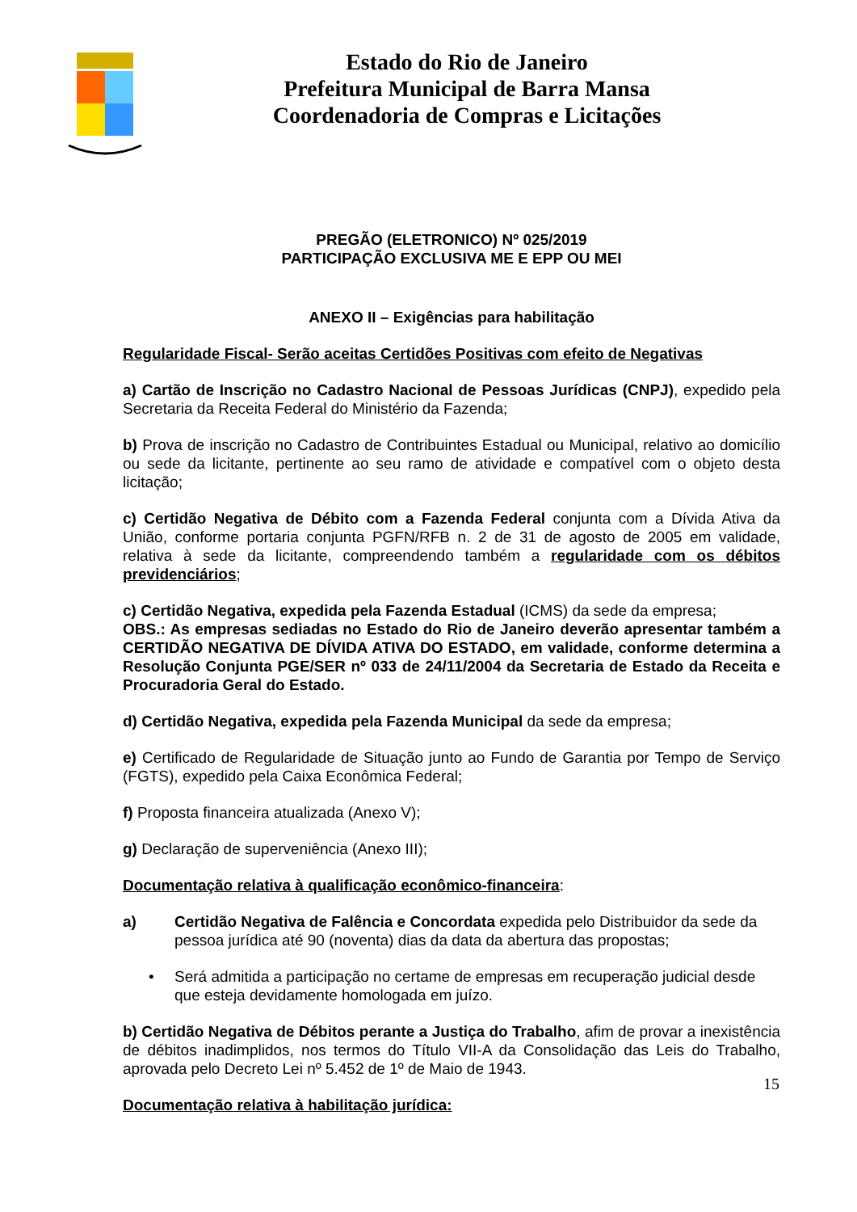Estado do Rio de Janeiro
Prefeitura Municipal de Barra Mansa
Coordenadoria de Compras e Licitações
PREGÃO (ELETRONICO) Nº 025/2019
PARTICIPAÇÃO EXCLUSIVA ME E EPP OU MEI
ANEXO II – Exigências para habilitação
Regularidade Fiscal- Serão aceitas Certidões Positivas com efeito de Negativas
a) Cartão de Inscrição no Cadastro Nacional de Pessoas Jurídicas (CNPJ), expedido pela Secretaria da Receita Federal do Ministério da Fazenda;
b) Prova de inscrição no Cadastro de Contribuintes Estadual ou Municipal, relativo ao domicílio ou sede da licitante, pertinente ao seu ramo de atividade e compatível com o objeto desta licitação;
c) Certidão Negativa de Débito com a Fazenda Federal conjunta com a Dívida Ativa da União, conforme portaria conjunta PGFN/RFB n. 2 de 31 de agosto de 2005 em validade, relativa à sede da licitante, compreendendo também a regularidade com os débitos previdenciários;
c) Certidão Negativa, expedida pela Fazenda Estadual (ICMS) da sede da empresa;
OBS.: As empresas sediadas no Estado do Rio de Janeiro deverão apresentar também a CERTIDÃO NEGATIVA DE DÍVIDA ATIVA DO ESTADO, em validade, conforme determina a Resolução Conjunta PGE/SER nº 033 de 24/11/2004 da Secretaria de Estado da Receita e Procuradoria Geral do Estado.
d) Certidão Negativa, expedida pela Fazenda Municipal da sede da empresa;
e) Certificado de Regularidade de Situação junto ao Fundo de Garantia por Tempo de Serviço (FGTS), expedido pela Caixa Econômica Federal;
f) Proposta financeira atualizada (Anexo V);
g) Declaração de superveniência (Anexo III);
Documentação relativa à qualificação econômico-financeira:
a) Certidão Negativa de Falência e Concordata expedida pelo Distribuidor da sede da pessoa jurídica até 90 (noventa) dias da data da abertura das propostas;
• Será admitida a participação no certame de empresas em recuperação judicial desde que esteja devidamente homologada em juízo.
b) Certidão Negativa de Débitos perante a Justiça do Trabalho, afim de provar a inexistência de débitos inadimplidos, nos termos do Título VII-A da Consolidação das Leis do Trabalho, aprovada pelo Decreto Lei nº 5.452 de 1º de Maio de 1943.
Documentação relativa à habilitação jurídica:
15